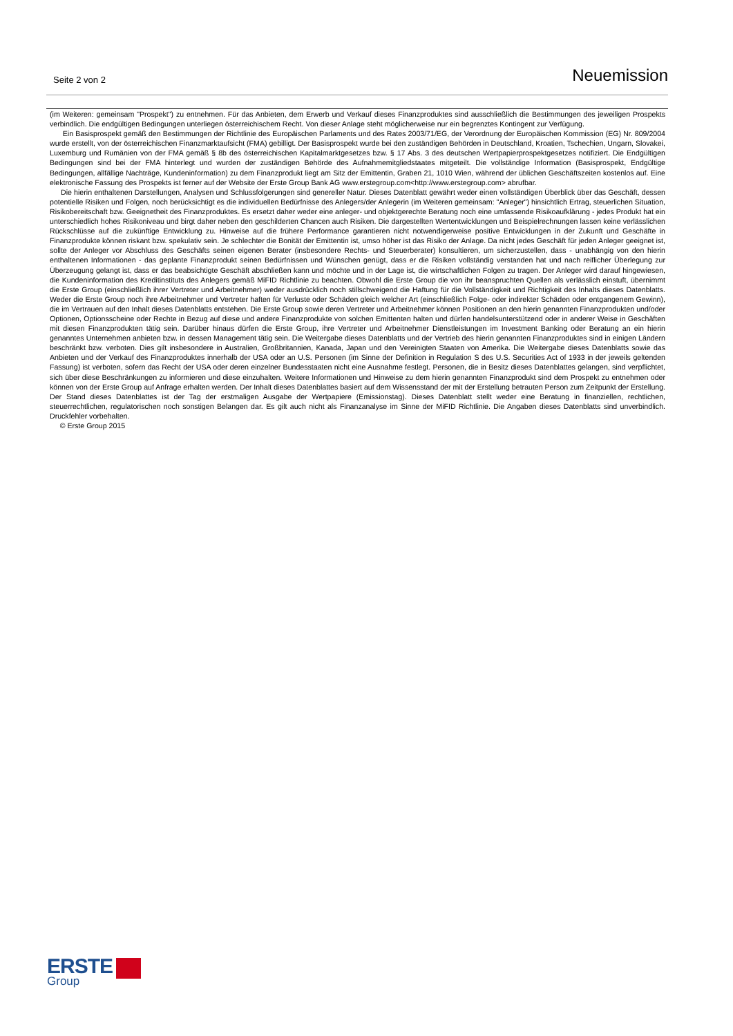Seite 2 von 2 Neuemission
(im Weiteren: gemeinsam "Prospekt") zu entnehmen. Für das Anbieten, dem Erwerb und Verkauf dieses Finanzproduktes sind ausschließlich die Bestimmungen des jeweiligen Prospekts verbindlich. Die endgültigen Bedingungen unterliegen österreichischem Recht. Von dieser Anlage steht möglicherweise nur ein begrenztes Kontingent zur Verfügung.
Ein Basisprospekt gemäß den Bestimmungen der Richtlinie des Europäischen Parlaments und des Rates 2003/71/EG, der Verordnung der Europäischen Kommission (EG) Nr. 809/2004 wurde erstellt, von der österreichischen Finanzmarktaufsicht (FMA) gebilligt. Der Basisprospekt wurde bei den zuständigen Behörden in Deutschland, Kroatien, Tschechien, Ungarn, Slovakei, Luxemburg und Rumänien von der FMA gemäß § 8b des österreichischen Kapitalmarktgesetzes bzw. § 17 Abs. 3 des deutschen Wertpapierprospektgesetzes notifiziert. Die Endgültigen Bedingungen sind bei der FMA hinterlegt und wurden der zuständigen Behörde des Aufnahmemitgliedstaates mitgeteilt. Die vollständige Information (Basisprospekt, Endgültige Bedingungen, allfällige Nachträge, Kundeninformation) zu dem Finanzprodukt liegt am Sitz der Emittentin, Graben 21, 1010 Wien, während der üblichen Geschäftszeiten kostenlos auf. Eine elektronische Fassung des Prospekts ist ferner auf der Website der Erste Group Bank AG www.erstegroup.com<http://www.erstegroup.com> abrufbar.
Die hierin enthaltenen Darstellungen, Analysen und Schlussfolgerungen sind genereller Natur. Dieses Datenblatt gewährt weder einen vollständigen Überblick über das Geschäft, dessen potentielle Risiken und Folgen, noch berücksichtigt es die individuellen Bedürfnisse des Anlegers/der Anlegerin (im Weiteren gemeinsam: "Anleger") hinsichtlich Ertrag, steuerlichen Situation, Risikobereitschaft bzw. Geeignetheit des Finanzproduktes. Es ersetzt daher weder eine anleger- und objektgerechte Beratung noch eine umfassende Risikoaufklärung - jedes Produkt hat ein unterschiedlich hohes Risikoniveau und birgt daher neben den geschilderten Chancen auch Risiken. Die dargestellten Wertentwicklungen und Beispielrechnungen lassen keine verlässlichen Rückschlüsse auf die zukünftige Entwicklung zu. Hinweise auf die frühere Performance garantieren nicht notwendigerweise positive Entwicklungen in der Zukunft und Geschäfte in Finanzprodukte können riskant bzw. spekulativ sein. Je schlechter die Bonität der Emittentin ist, umso höher ist das Risiko der Anlage. Da nicht jedes Geschäft für jeden Anleger geeignet ist, sollte der Anleger vor Abschluss des Geschäfts seinen eigenen Berater (insbesondere Rechts- und Steuerberater) konsultieren, um sicherzustellen, dass - unabhängig von den hierin enthaltenen Informationen - das geplante Finanzprodukt seinen Bedürfnissen und Wünschen genügt, dass er die Risiken vollständig verstanden hat und nach reiflicher Überlegung zur Überzeugung gelangt ist, dass er das beabsichtigte Geschäft abschließen kann und möchte und in der Lage ist, die wirtschaftlichen Folgen zu tragen. Der Anleger wird darauf hingewiesen, die Kundeninformation des Kreditinstituts des Anlegers gemäß MiFID Richtlinie zu beachten. Obwohl die Erste Group die von ihr beanspruchten Quellen als verlässlich einstuft, übernimmt die Erste Group (einschließlich ihrer Vertreter und Arbeitnehmer) weder ausdrücklich noch stillschweigend die Haftung für die Vollständigkeit und Richtigkeit des Inhalts dieses Datenblatts. Weder die Erste Group noch ihre Arbeitnehmer und Vertreter haften für Verluste oder Schäden gleich welcher Art (einschließlich Folge- oder indirekter Schäden oder entgangenem Gewinn), die im Vertrauen auf den Inhalt dieses Datenblatts entstehen. Die Erste Group sowie deren Vertreter und Arbeitnehmer können Positionen an den hierin genannten Finanzprodukten und/oder Optionen, Optionsscheine oder Rechte in Bezug auf diese und andere Finanzprodukte von solchen Emittenten halten und dürfen handelsunterstützend oder in anderer Weise in Geschäften mit diesen Finanzprodukten tätig sein. Darüber hinaus dürfen die Erste Group, ihre Vertreter und Arbeitnehmer Dienstleistungen im Investment Banking oder Beratung an ein hierin genanntes Unternehmen anbieten bzw. in dessen Management tätig sein. Die Weitergabe dieses Datenblatts und der Vertrieb des hierin genannten Finanzproduktes sind in einigen Ländern beschränkt bzw. verboten. Dies gilt insbesondere in Australien, Großbritannien, Kanada, Japan und den Vereinigten Staaten von Amerika. Die Weitergabe dieses Datenblatts sowie das Anbieten und der Verkauf des Finanzproduktes innerhalb der USA oder an U.S. Personen (im Sinne der Definition in Regulation S des U.S. Securities Act of 1933 in der jeweils geltenden Fassung) ist verboten, sofern das Recht der USA oder deren einzelner Bundesstaaten nicht eine Ausnahme festlegt. Personen, die in Besitz dieses Datenblattes gelangen, sind verpflichtet, sich über diese Beschränkungen zu informieren und diese einzuhalten. Weitere Informationen und Hinweise zu dem hierin genannten Finanzprodukt sind dem Prospekt zu entnehmen oder können von der Erste Group auf Anfrage erhalten werden. Der Inhalt dieses Datenblattes basiert auf dem Wissensstand der mit der Erstellung betrauten Person zum Zeitpunkt der Erstellung. Der Stand dieses Datenblattes ist der Tag der erstmaligen Ausgabe der Wertpapiere (Emissionstag). Dieses Datenblatt stellt weder eine Beratung in finanziellen, rechtlichen, steuerrechtlichen, regulatorischen noch sonstigen Belangen dar. Es gilt auch nicht als Finanzanalyse im Sinne der MiFID Richtlinie. Die Angaben dieses Datenblatts sind unverbindlich. Druckfehler vorbehalten.
© Erste Group 2015
ERSTE
Group